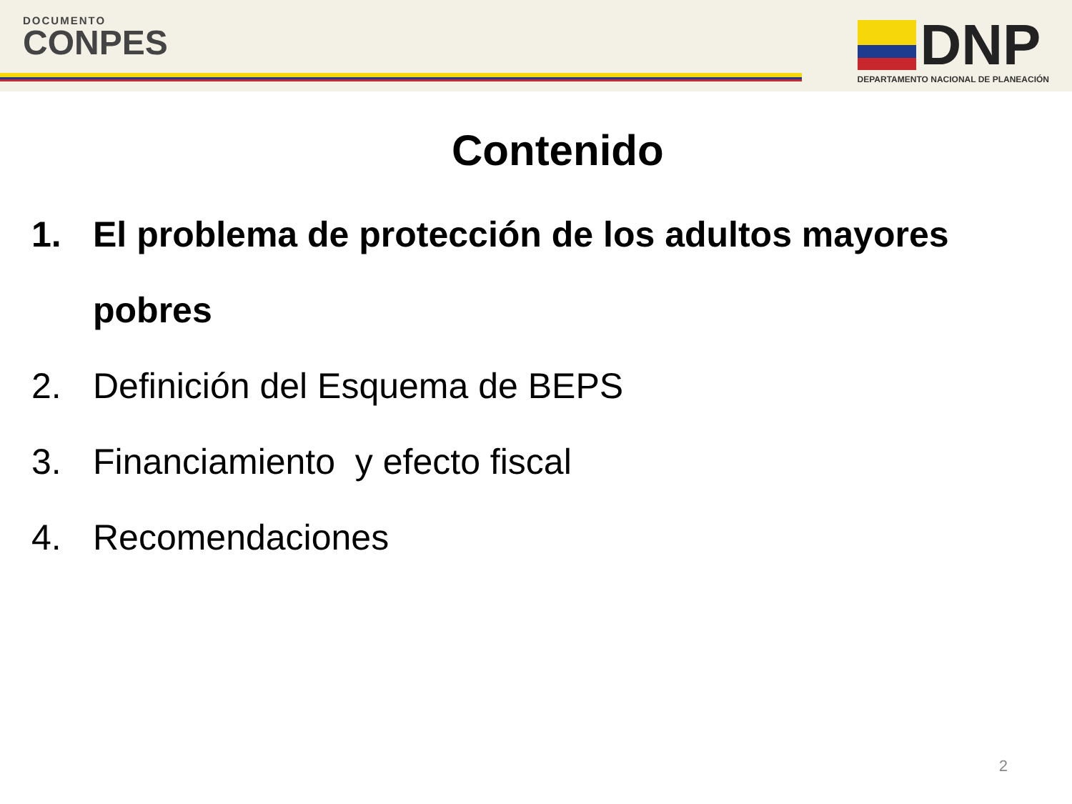DOCUMENTO
CONPES
DNP
DEPARTAMENTO NACIONAL DE PLANEACIÓN
Contenido
1. El problema de protección de los adultos mayores pobres
2. Definición del Esquema de BEPS
3. Financiamiento y efecto fiscal
4. Recomendaciones
2